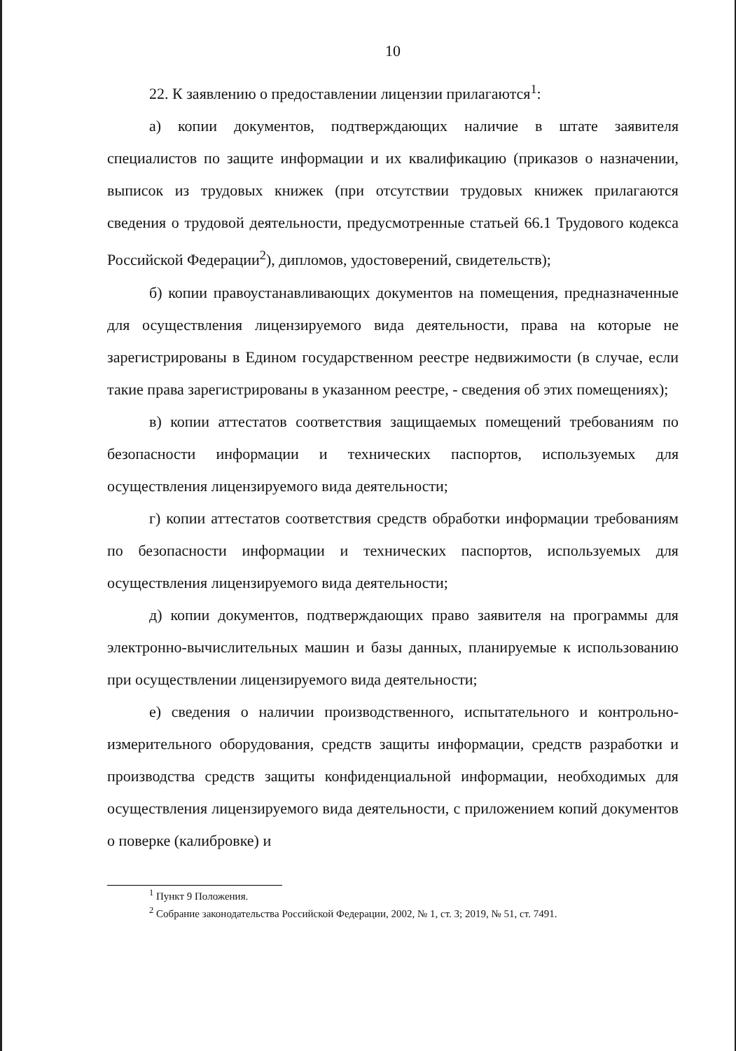10
22. К заявлению о предоставлении лицензии прилагаются<sup>1</sup>:
а) копии документов, подтверждающих наличие в штате заявителя специалистов по защите информации и их квалификацию (приказов о назначении, выписок из трудовых книжек (при отсутствии трудовых книжек прилагаются сведения о трудовой деятельности, предусмотренные статьей 66.1 Трудового кодекса Российской Федерации<sup>2</sup>), дипломов, удостоверений, свидетельств);
б) копии правоустанавливающих документов на помещения, предназначенные для осуществления лицензируемого вида деятельности, права на которые не зарегистрированы в Едином государственном реестре недвижимости (в случае, если такие права зарегистрированы в указанном реестре, - сведения об этих помещениях);
в) копии аттестатов соответствия защищаемых помещений требованиям по безопасности информации и технических паспортов, используемых для осуществления лицензируемого вида деятельности;
г) копии аттестатов соответствия средств обработки информации требованиям по безопасности информации и технических паспортов, используемых для осуществления лицензируемого вида деятельности;
д) копии документов, подтверждающих право заявителя на программы для электронно-вычислительных машин и базы данных, планируемые к использованию при осуществлении лицензируемого вида деятельности;
е) сведения о наличии производственного, испытательного и контрольно-измерительного оборудования, средств защиты информации, средств разработки и производства средств защиты конфиденциальной информации, необходимых для осуществления лицензируемого вида деятельности, с приложением копий документов о поверке (калибровке) и
<sup>1</sup> Пункт 9 Положения.
<sup>2</sup> Собрание законодательства Российской Федерации, 2002, № 1, ст. 3; 2019, № 51, ст. 7491.